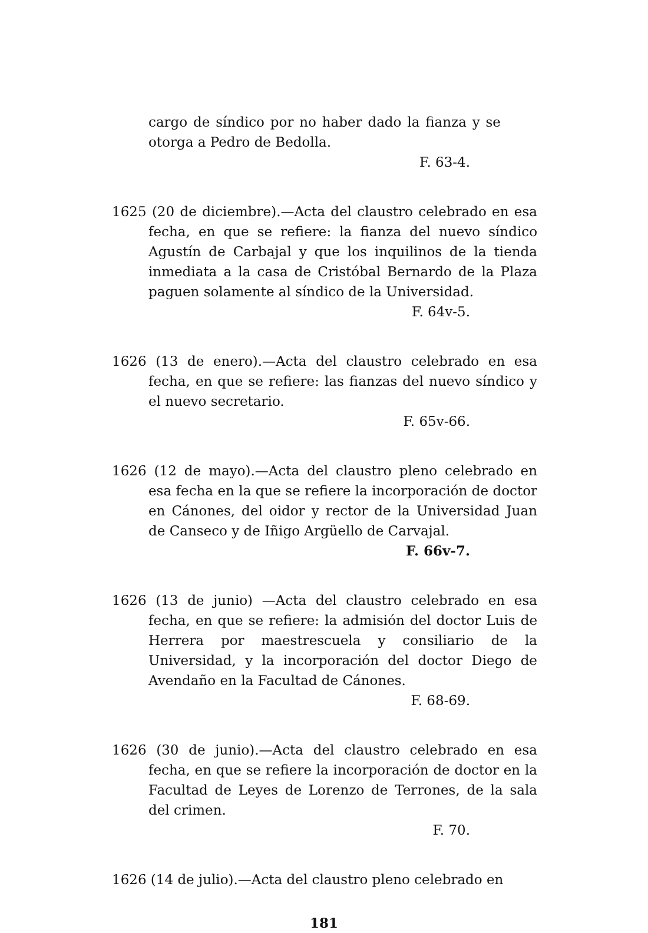cargo de síndico por no haber dado la fianza y se otorga a Pedro de Bedolla.
F. 63-4.
1625 (20 de diciembre).—Acta del claustro celebrado en esa fecha, en que se refiere: la fianza del nuevo síndico Agustín de Carbajal y que los inquilinos de la tienda inmediata a la casa de Cristóbal Bernardo de la Plaza paguen solamente al síndico de la Universidad.
F. 64v-5.
1626 (13 de enero).—Acta del claustro celebrado en esa fecha, en que se refiere: las fianzas del nuevo síndico y el nuevo secretario.
F. 65v-66.
1626 (12 de mayo).—Acta del claustro pleno celebrado en esa fecha en la que se refiere la incorporación de doctor en Cánones, del oidor y rector de la Universidad Juan de Canseco y de Iñigo Argüello de Carvajal.
F. 66v-7.
1626 (13 de junio) —Acta del claustro celebrado en esa fecha, en que se refiere: la admisión del doctor Luis de Herrera por maestrescuela y consiliario de la Universidad, y la incorporación del doctor Diego de Avendaño en la Facultad de Cánones.
F. 68-69.
1626 (30 de junio).—Acta del claustro celebrado en esa fecha, en que se refiere la incorporación de doctor en la Facultad de Leyes de Lorenzo de Terrones, de la sala del crimen.
F. 70.
1626 (14 de julio).—Acta del claustro pleno celebrado en
181